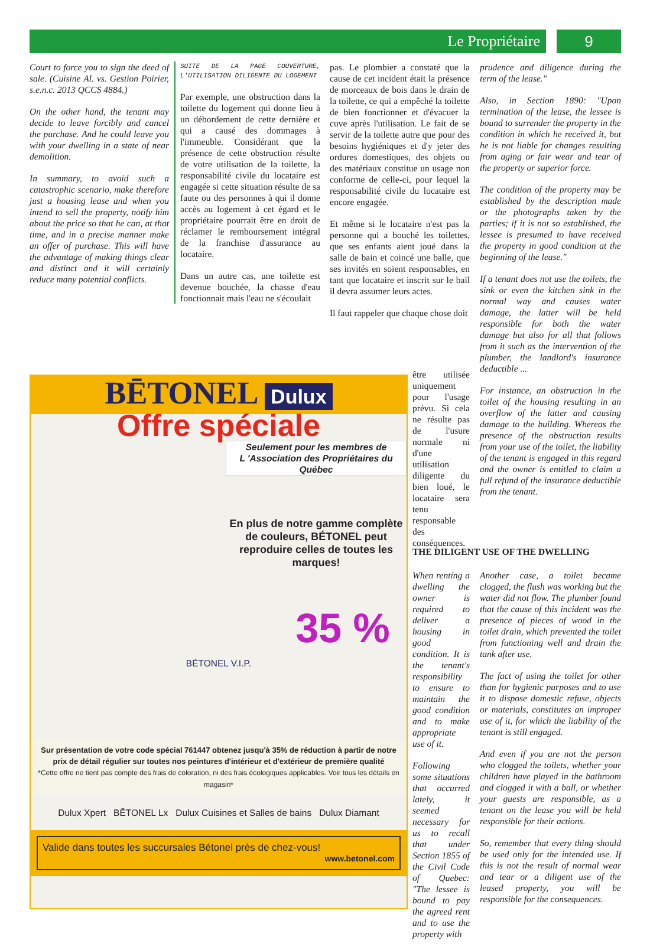Le Propriétaire 9
Court to force you to sign the deed of sale. (Cuisine Al. vs. Gestion Poirier, s.e.n.c. 2013 QCCS 4884.)
On the other hand, the tenant may decide to leave forcibly and cancel the purchase. And he could leave you with your dwelling in a state of near demolition.
In summary, to avoid such a catastrophic scenario, make therefore just a housing lease and when you intend to sell the property, notify him about the price so that he can, at that time, and in a precise manner make an offer of purchase. This will have the advantage of making things clear and distinct and it will certainly reduce many potential conflicts.
SUITE DE LA PAGE COUVERTURE, L'UTILISATION DILIGENTE DU LOGEMENT
Par exemple, une obstruction dans la toilette du logement qui donne lieu à un débordement de cette dernière et qui a causé des dommages à l'immeuble. Considérant que la présence de cette obstruction résulte de votre utilisation de la toilette, la responsabilité civile du locataire est engagée si cette situation résulte de sa faute ou des personnes à qui il donne accès au logement à cet égard et le propriétaire pourrait être en droit de réclamer le remboursement intégral de la franchise d'assurance au locataire.
Dans un autre cas, une toilette est devenue bouchée, la chasse d'eau fonctionnait mais l'eau ne s'écoulait
pas. Le plombier a constaté que la cause de cet incident était la présence de morceaux de bois dans le drain de la toilette, ce qui a empêché la toilette de bien fonctionner et d'évacuer la cuve après l'utilisation. Le fait de se servir de la toilette autre que pour des besoins hygiéniques et d'y jeter des ordures domestiques, des objets ou des matériaux constitue un usage non conforme de celle-ci, pour lequel la responsabilité civile du locataire est encore engagée.
Et même si le locataire n'est pas la personne qui a bouché les toilettes, que ses enfants aient joué dans la salle de bain et coincé une balle, que ses invités en soient responsables, en tant que locataire et inscrit sur le bail il devra assumer leurs actes.
Il faut rappeler que chaque chose doit
être utilisée uniquement pour l'usage prévu. Si cela ne résulte pas de l'usure normale ni d'une utilisation diligente du bien loué, le locataire sera tenu responsable des conséquences.
prudence and diligence during the term of the lease."
Also, in Section 1890: "Upon termination of the lease, the lessee is bound to surrender the property in the condition in which he received it, but he is not liable for changes resulting from aging or fair wear and tear of the property or superior force.
The condition of the property may be established by the description made or the photographs taken by the parties; if it is not so established, the lessee is presumed to have received the property in good condition at the beginning of the lease."
If a tenant does not use the toilets, the sink or even the kitchen sink in the normal way and causes water damage, the latter will be held responsible for both the water damage but also for all that follows from it such as the intervention of the plumber, the landlord's insurance deductible ...
For instance, an obstruction in the toilet of the housing resulting in an overflow of the latter and causing damage to the building. Whereas the presence of the obstruction results from your use of the toilet, the liability of the tenant is engaged in this regard and the owner is entitled to claim a full refund of the insurance deductible from the tenant.
THE DILIGENT USE OF THE DWELLING
When renting a dwelling the owner is required to deliver a housing in good condition. It is the tenant's responsibility to ensure to maintain the good condition and to make appropriate use of it.
Following some situations that occurred lately, it seemed necessary for us to recall that under Section 1855 of the Civil Code of Quebec: "The lessee is bound to pay the agreed rent and to use the property with
Another case, a toilet became clogged, the flush was working but the water did not flow. The plumber found that the cause of this incident was the presence of pieces of wood in the toilet drain, which prevented the toilet from functioning well and drain the tank after use.
The fact of using the toilet for other than for hygienic purposes and to use it to dispose domestic refuse, objects or materials, constitutes an improper use of it, for which the liability of the tenant is still engaged.
And even if you are not the person who clogged the toilets, whether your children have played in the bathroom and clogged it with a ball, or whether your guests are responsible, as a tenant on the lease you will be held responsible for their actions.
So, remember that every thing should be used only for the intended use. If this is not the result of normal wear and tear or a diligent use of the leased property, you will be responsible for the consequences.
BĒTONEL Dulux
Offre spéciale
Seulement pour les membres de
L 'Association des Propriétaires du Québec
En plus de notre gamme complète de couleurs, BÉTONEL peut reproduire celles de toutes les marques!
35 %
BĒTONEL V.I.P.
Sur présentation de votre code spécial 761447 obtenez jusqu'à 35% de réduction à partir de notre prix de détail régulier sur toutes nos peintures d'intérieur et d'extérieur de première qualité
*Cette offre ne tient pas compte des frais de coloration, ni des frais écologiques applicables. Voir tous les détails en magasin*
Dulux Xpert BĒTONEL Lx Dulux Cuisines et Salles de bains Dulux Diamant
Valide dans toutes les succursales Bétonel près de chez-vous!
www.betonel.com